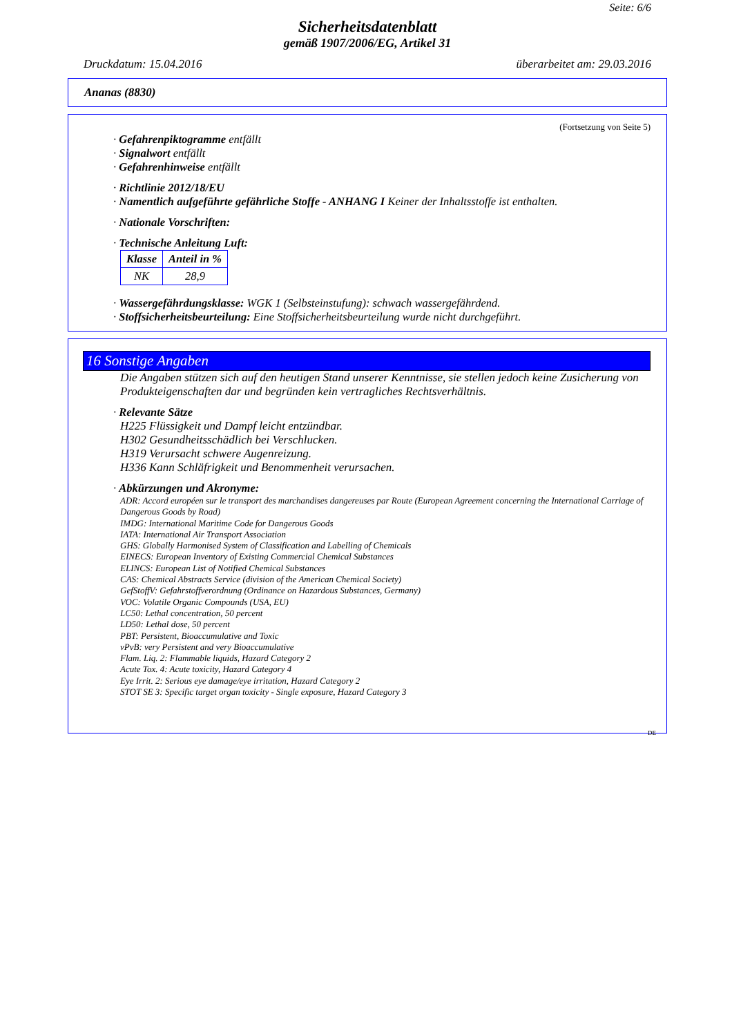Seite: 6/6
Sicherheitsdatenblatt
gemäß 1907/2006/EG, Artikel 31
Druckdatum: 15.04.2016 überarbeitet am: 29.03.2016
Ananas (8830)
(Fortsetzung von Seite 5)
· Gefahrenpiktogramme entfällt
· Signalwort entfällt
· Gefahrenhinweise entfällt
· Richtlinie 2012/18/EU
· Namentlich aufgeführte gefährliche Stoffe - ANHANG I Keiner der Inhaltsstoffe ist enthalten.
· Nationale Vorschriften:
· Technische Anleitung Luft:
| Klasse | Anteil in % |
| --- | --- |
| NK | 28,9 |
· Wassergefährdungsklasse: WGK 1 (Selbsteinstufung): schwach wassergefährdend.
· Stoffsicherheitsbeurteilung: Eine Stoffsicherheitsbeurteilung wurde nicht durchgeführt.
16 Sonstige Angaben
Die Angaben stützen sich auf den heutigen Stand unserer Kenntnisse, sie stellen jedoch keine Zusicherung von Produkteigenschaften dar und begründen kein vertragliches Rechtsverhältnis.
· Relevante Sätze
H225 Flüssigkeit und Dampf leicht entzündbar.
H302 Gesundheitsschädlich bei Verschlucken.
H319 Verursacht schwere Augenreizung.
H336 Kann Schläfrigkeit und Benommenheit verursachen.
· Abkürzungen und Akronyme:
ADR: Accord européen sur le transport des marchandises dangereuses par Route (European Agreement concerning the International Carriage of Dangerous Goods by Road)
IMDG: International Maritime Code for Dangerous Goods
IATA: International Air Transport Association
GHS: Globally Harmonised System of Classification and Labelling of Chemicals
EINECS: European Inventory of Existing Commercial Chemical Substances
ELINCS: European List of Notified Chemical Substances
CAS: Chemical Abstracts Service (division of the American Chemical Society)
GefStoffV: Gefahrstoffverordnung (Ordinance on Hazardous Substances, Germany)
VOC: Volatile Organic Compounds (USA, EU)
LC50: Lethal concentration, 50 percent
LD50: Lethal dose, 50 percent
PBT: Persistent, Bioaccumulative and Toxic
vPvB: very Persistent and very Bioaccumulative
Flam. Liq. 2: Flammable liquids, Hazard Category 2
Acute Tox. 4: Acute toxicity, Hazard Category 4
Eye Irrit. 2: Serious eye damage/eye irritation, Hazard Category 2
STOT SE 3: Specific target organ toxicity - Single exposure, Hazard Category 3
DE